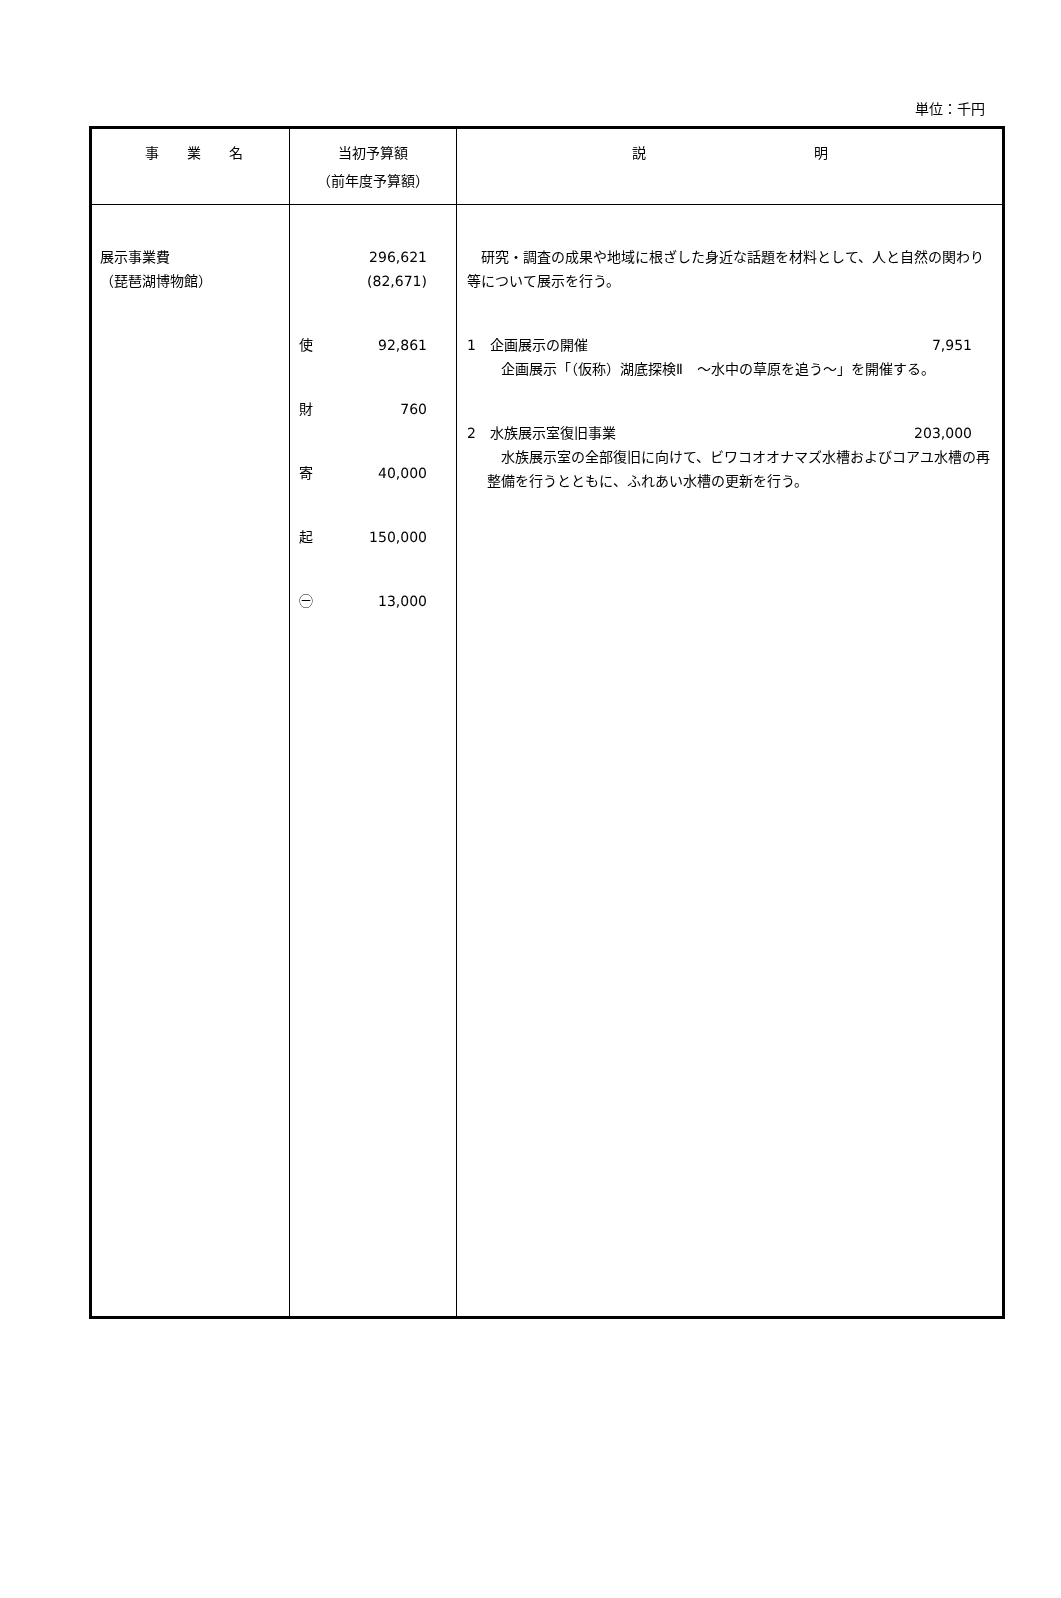単位：千円
| 事 業 名 | 当初予算額 （前年度予算額） | 説 明 |
| --- | --- | --- |
| 展示事業費 （琵琶湖博物館） | 296,621 (82,671) 使 92,861 財 760 寄 40,000 起 150,000 ㊀ 13,000 | 研究・調査の成果や地域に根ざした身近な話題を材料として、人と自然の関わり等について展示を行う。 1 企画展示の開催 7,951 企画展示「（仮称）湖底探検Ⅱ ～水中の草原を追う～」を開催する。 2 水族展示室復旧事業 203,000 水族展示室の全部復旧に向けて、ビワコオオナマズ水槽およびコアユ水槽の再整備を行うとともに、ふれあい水槽の更新を行う。 |